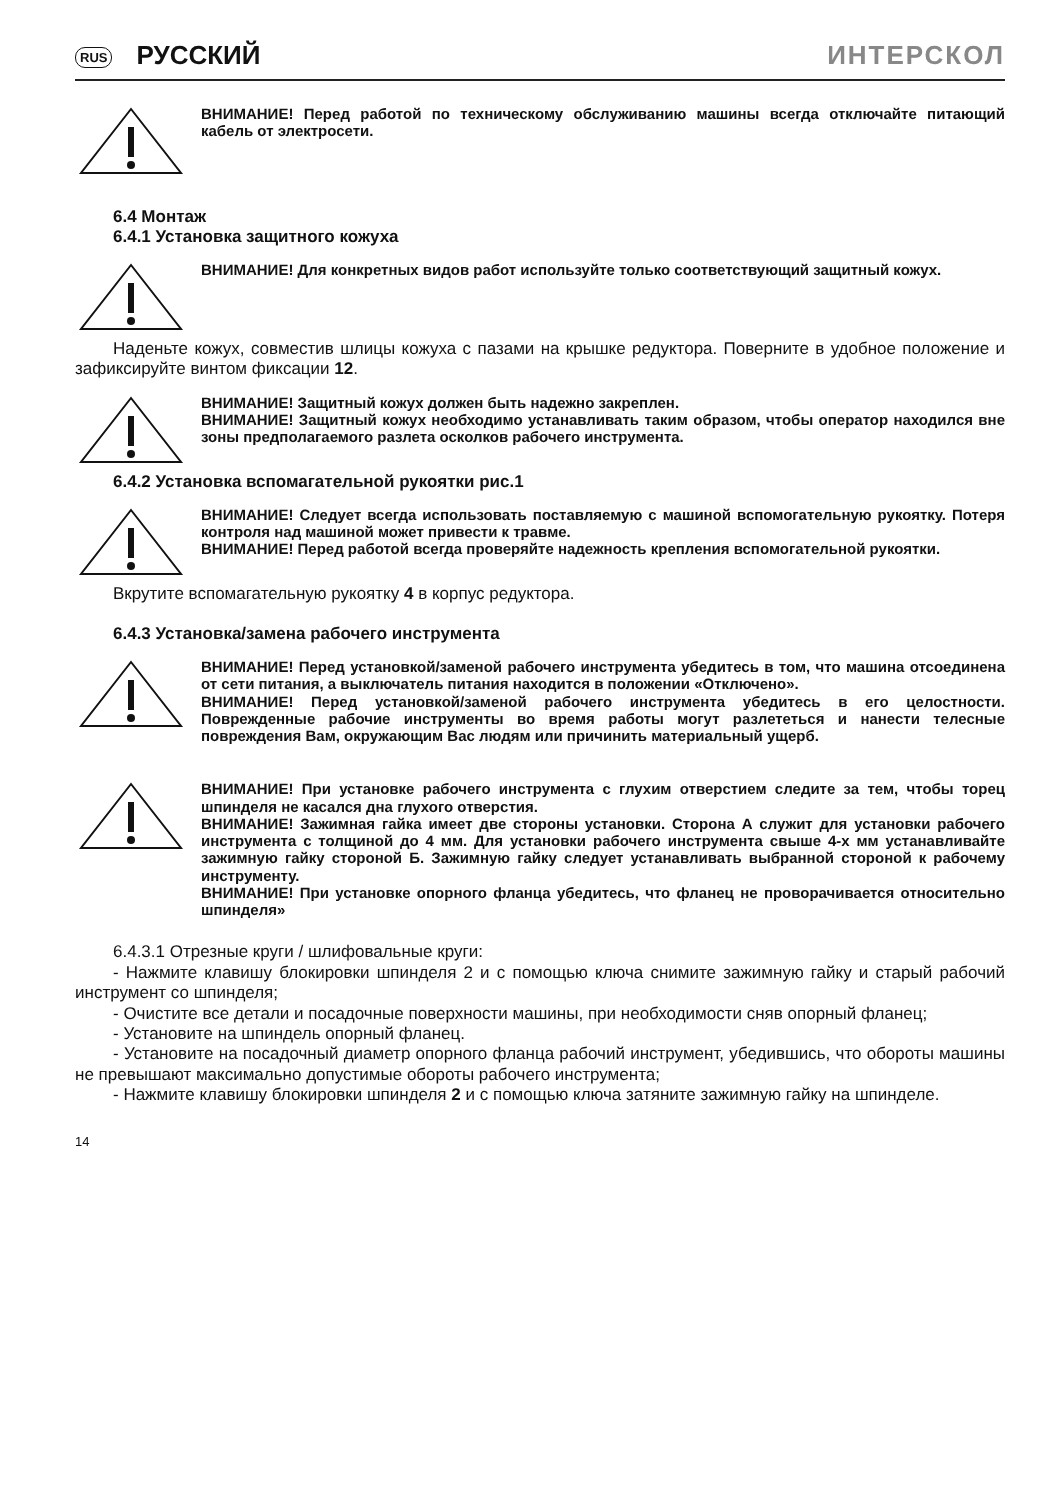RUS РУССКИЙ ИНТЕРСКОЛ
ВНИМАНИЕ! Перед работой по техническому обслуживанию машины всегда отключайте питающий кабель от электросети.
6.4 Монтаж
6.4.1 Установка защитного кожуха
ВНИМАНИЕ! Для конкретных видов работ используйте только соответствующий защитный кожух.
Наденьте кожух, совместив шлицы кожуха с пазами на крышке редуктора. Поверните в удобное положение и зафиксируйте винтом фиксации 12.
ВНИМАНИЕ! Защитный кожух должен быть надежно закреплен.
ВНИМАНИЕ! Защитный кожух необходимо устанавливать таким образом, чтобы оператор находился вне зоны предполагаемого разлета осколков рабочего инструмента.
6.4.2 Установка вспомагательной рукоятки рис.1
ВНИМАНИЕ! Следует всегда использовать поставляемую с машиной вспомогательную рукоятку. Потеря контроля над машиной может привести к травме.
ВНИМАНИЕ! Перед работой всегда проверяйте надежность крепления вспомогательной рукоятки.
Вкрутите вспомагательную рукоятку 4 в корпус редуктора.
6.4.3 Установка/замена рабочего инструмента
ВНИМАНИЕ! Перед установкой/заменой рабочего инструмента убедитесь в том, что машина отсоединена от сети питания, а выключатель питания находится в положении «Отключено».
ВНИМАНИЕ! Перед установкой/заменой рабочего инструмента убедитесь в его целостности. Поврежденные рабочие инструменты во время работы могут разлететься и нанести телесные повреждения Вам, окружающим Вас людям или причинить материальный ущерб.
ВНИМАНИЕ! При установке рабочего инструмента с глухим отверстием следите за тем, чтобы торец шпинделя не касался дна глухого отверстия.
ВНИМАНИЕ! Зажимная гайка имеет две стороны установки. Сторона А служит для установки рабочего инструмента с толщиной до 4 мм. Для установки рабочего инструмента свыше 4-х мм устанавливайте зажимную гайку стороной Б. Зажимную гайку следует устанавливать выбранной стороной к рабочему инструменту.
ВНИМАНИЕ! При установке опорного фланца убедитесь, что фланец не проворачивается относительно шпинделя»
6.4.3.1 Отрезные круги / шлифовальные круги:
- Нажмите клавишу блокировки шпинделя 2 и с помощью ключа снимите зажимную гайку и старый рабочий инструмент со шпинделя;
- Очистите все детали и посадочные поверхности машины, при необходимости сняв опорный фланец;
- Установите на шпиндель опорный фланец.
- Установите на посадочный диаметр опорного фланца рабочий инструмент, убедившись, что обороты машины не превышают максимально допустимые обороты рабочего инструмента;
- Нажмите клавишу блокировки шпинделя 2 и с помощью ключа затяните зажимную гайку на шпинделе.
14